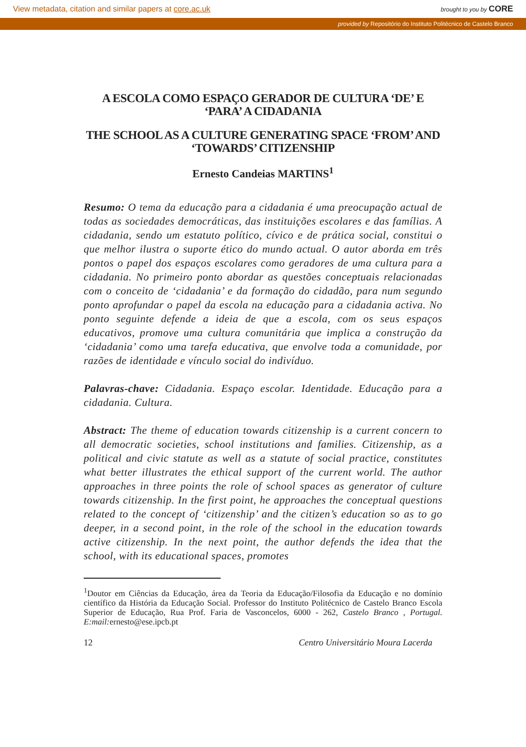View metadata, citation and similar papers at core.ac.uk brought to you by CORE
provided by Repositório do Instituto Politécnico de Castelo Branco
A ESCOLA COMO ESPAÇO GERADOR DE CULTURA ‘DE’ E ‘PARA’ A CIDADANIA
THE SCHOOL AS A CULTURE GENERATING SPACE ‘FROM’ AND ‘TOWARDS’ CITIZENSHIP
Ernesto Candeias MARTINS<sup>1</sup>
Resumo: O tema da educação para a cidadania é uma preocupação actual de todas as sociedades democráticas, das instituições escolares e das famílias. A cidadania, sendo um estatuto político, cívico e de prática social, constitui o que melhor ilustra o suporte ético do mundo actual. O autor aborda em três pontos o papel dos espaços escolares como geradores de uma cultura para a cidadania. No primeiro ponto abordar as questões conceptuais relacionadas com o conceito de ‘cidadania’ e da formação do cidadão, para num segundo ponto aprofundar o papel da escola na educação para a cidadania activa. No ponto seguinte defende a ideia de que a escola, com os seus espaços educativos, promove uma cultura comunitária que implica a construção da ‘cidadania’ como uma tarefa educativa, que envolve toda a comunidade, por razões de identidade e vínculo social do indivíduo.
Palavras-chave: Cidadania. Espaço escolar. Identidade. Educação para a cidadania. Cultura.
Abstract: The theme of education towards citizenship is a current concern to all democratic societies, school institutions and families. Citizenship, as a political and civic statute as well as a statute of social practice, constitutes what better illustrates the ethical support of the current world. The author approaches in three points the role of school spaces as generator of culture towards citizenship. In the first point, he approaches the conceptual questions related to the concept of ‘citizenship’ and the citizen’s education so as to go deeper, in a second point, in the role of the school in the education towards active citizenship. In the next point, the author defends the idea that the school, with its educational spaces, promotes
<sup>1</sup> Doutor em Ciências da Educação, área da Teoria da Educação/Filosofia da Educação e no domínio científico da História da Educação Social. Professor do Instituto Politécnico de Castelo Branco Escola Superior de Educação, Rua Prof. Faria de Vasconcelos, 6000 - 262, Castelo Branco , Portugal. E:mail: ernesto@ese.ipcb.pt
12 Centro Universitário Moura Lacerda